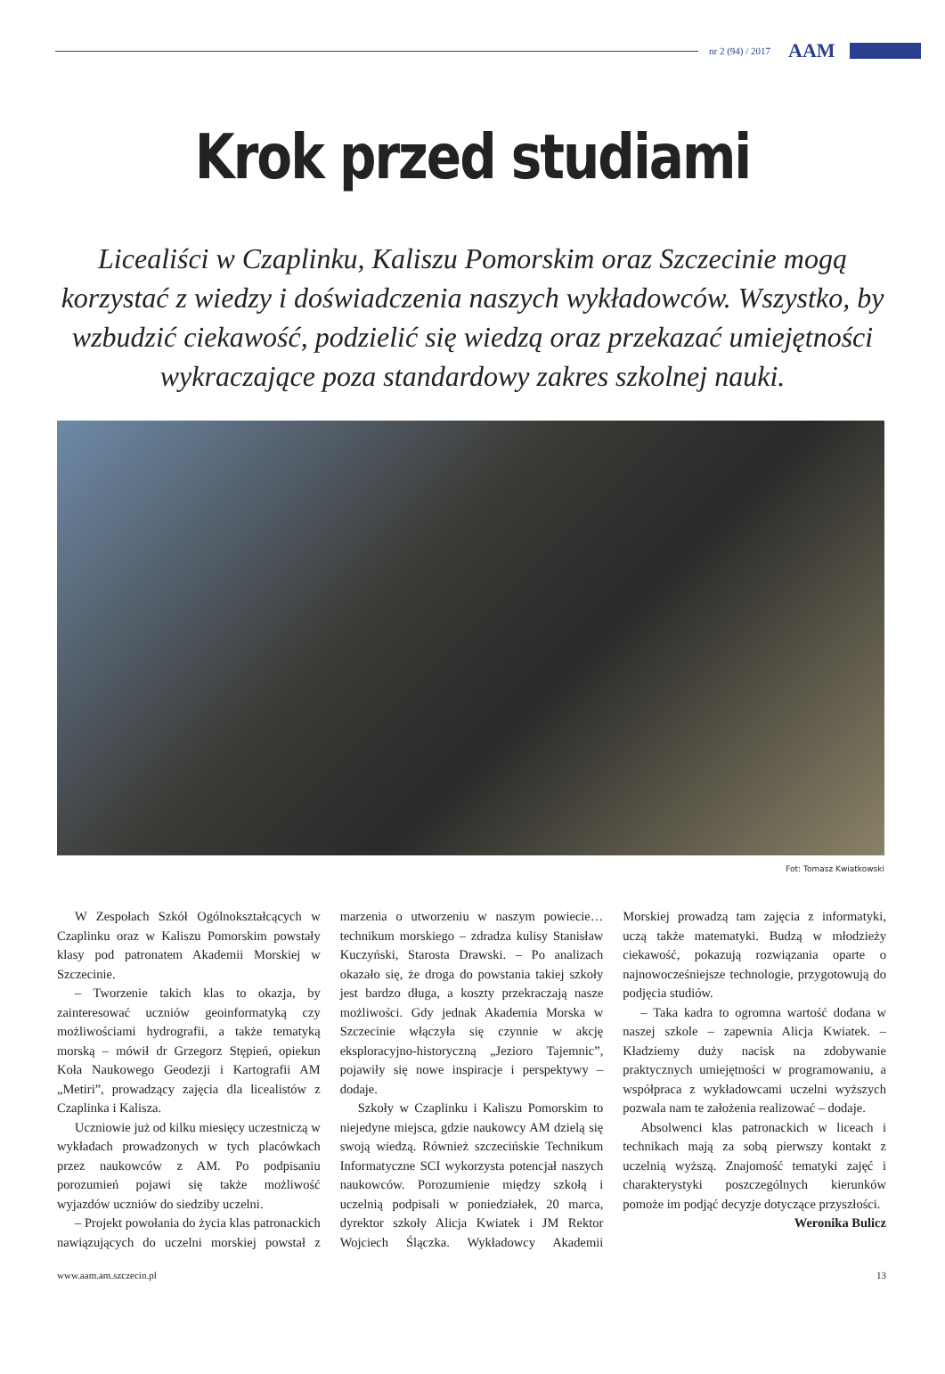nr 2 (94) / 2017 AAM
Krok przed studiami
Licealiści w Czaplinku, Kaliszu Pomorskim oraz Szczecinie mogą korzystać z wiedzy i doświadczenia naszych wykładowców. Wszystko, by wzbudzić ciekawość, podzielić się wiedzą oraz przekazać umiejętności wykraczające poza standardowy zakres szkolnej nauki.
Fot: Tomasz Kwiatkowski
W Zespołach Szkół Ogólnokształcących w Czaplinku oraz w Kaliszu Pomorskim powstały klasy pod patronatem Akademii Morskiej w Szczecinie.
– Tworzenie takich klas to okazja, by zainteresować uczniów geoinformatyką czy możliwościami hydrografii, a także tematyką morską – mówił dr Grzegorz Stępień, opiekun Koła Naukowego Geodezji i Kartografii AM „Metiri”, prowadzący zajęcia dla licealistów z Czaplinka i Kalisza.
Uczniowie już od kilku miesięcy uczestniczą w wykładach prowadzonych w tych placówkach przez naukowców z AM. Po podpisaniu porozumień pojawi się także możliwość wyjazdów uczniów do siedziby uczelni.
– Projekt powołania do życia klas patronackich nawiązujących do uczelni morskiej powstał z marzenia o utworzeniu w naszym powiecie… technikum morskiego – zdradza kulisy Stanisław Kuczyński, Starosta Drawski. – Po analizach okazało się, że droga do powstania takiej szkoły jest bardzo długa, a koszty przekraczają nasze możliwości. Gdy jednak Akademia Morska w Szczecinie włączyła się czynnie w akcję eksploracyjno-historyczną „Jezioro Tajemnic”, pojawiły się nowe inspiracje i perspektywy – dodaje.
Szkoły w Czaplinku i Kaliszu Pomorskim to niejedyne miejsca, gdzie naukowcy AM dzielą się swoją wiedzą. Również szczecińskie Technikum Informatyczne SCI wykorzysta potencjał naszych naukowców. Porozumienie między szkołą i uczelnią podpisali w poniedziałek, 20 marca, dyrektor szkoły Alicja Kwiatek i JM Rektor Wojciech Ślączka. Wykładowcy Akademii Morskiej prowadzą tam zajęcia z informatyki, uczą także matematyki. Budzą w młodzieży ciekawość, pokazują rozwiązania oparte o najnowocześniejsze technologie, przygotowują do podjęcia studiów.
– Taka kadra to ogromna wartość dodana w naszej szkole – zapewnia Alicja Kwiatek. – Kładziemy duży nacisk na zdobywanie praktycznych umiejętności w programowaniu, a współpraca z wykładowcami uczelni wyższych pozwala nam te założenia realizować – dodaje.
Absolwenci klas patronackich w liceach i technikach mają za sobą pierwszy kontakt z uczelnią wyższą. Znajomość tematyki zajęć i charakterystyki poszczególnych kierunków pomoże im podjąć decyzje dotyczące przyszłości.
Weronika Bulicz
www.aam.am.szczecin.pl 13